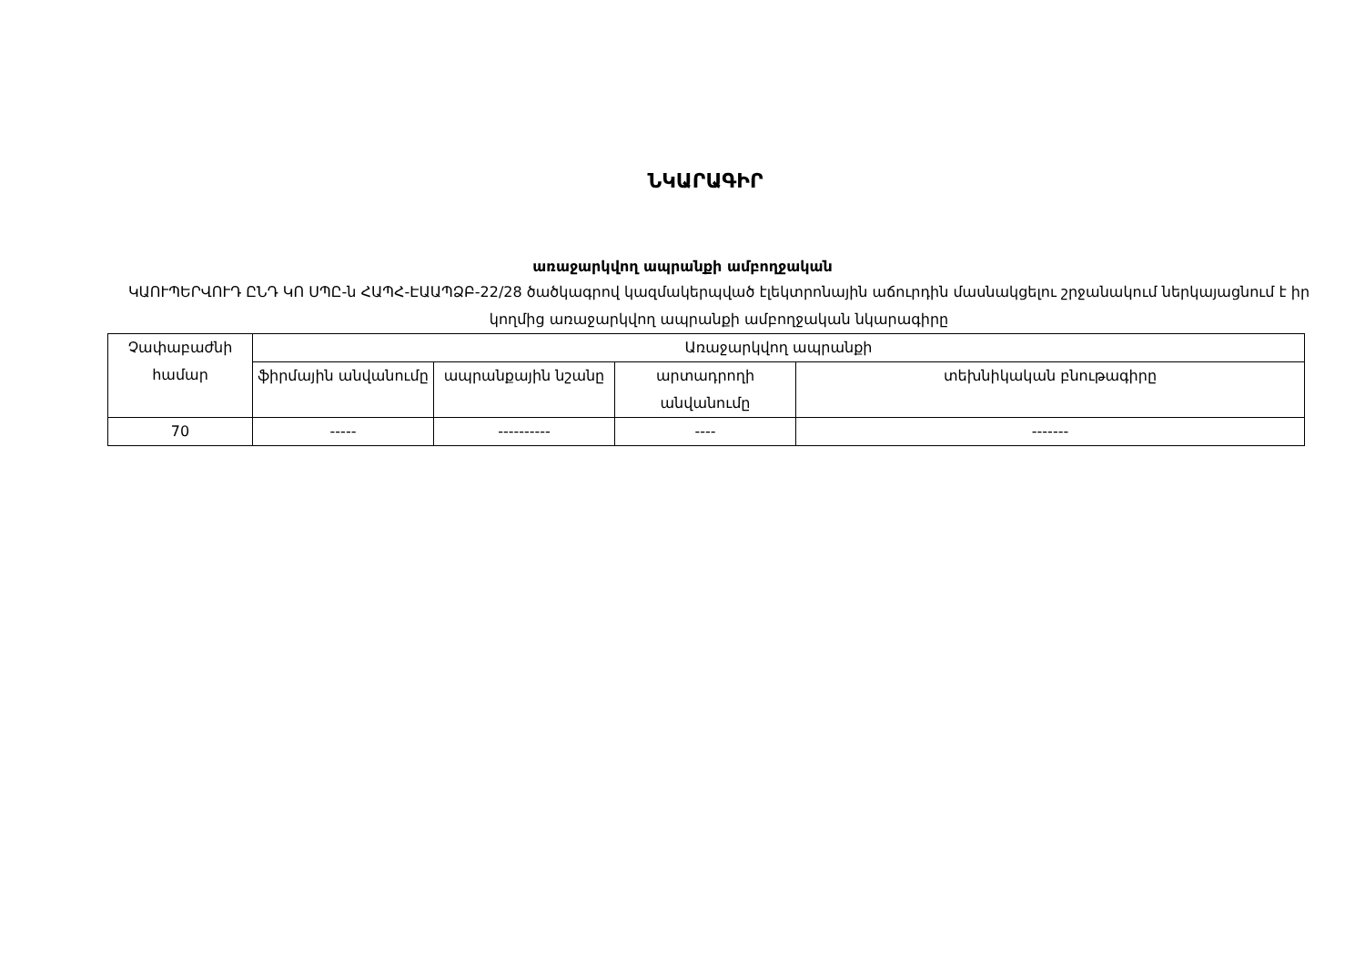ՆԿԱՐԱԳԻՐ
առաջարկվող ապրանքի ամբողջական
ԿԱՈՒՊԵՐՎՈՒԴ ԸՆԴ ԿՈ ՍՊԸ-ն ՀԱՊՀ-ԷԱԱՊՁԲ-22/28 ծածկագրով կազմակերպված էլեկտրոնային աճուրդին մասնակցելու շրջանակում ներկայացնում է իր կողմից առաջարկվող ապրանքի ամբողջական նկարագիրը
| Չափաբաժնի համար | Առաջարկվող ապրանքի | | | |
| --- | --- | --- | --- | --- |
| | ֆիրմային անվանումը | ապրանքային նշանը | արտադրողի անվանումը | տեխնիկական բնութագիրը |
| 70 | ----- | ---------- | ---- | ------- |